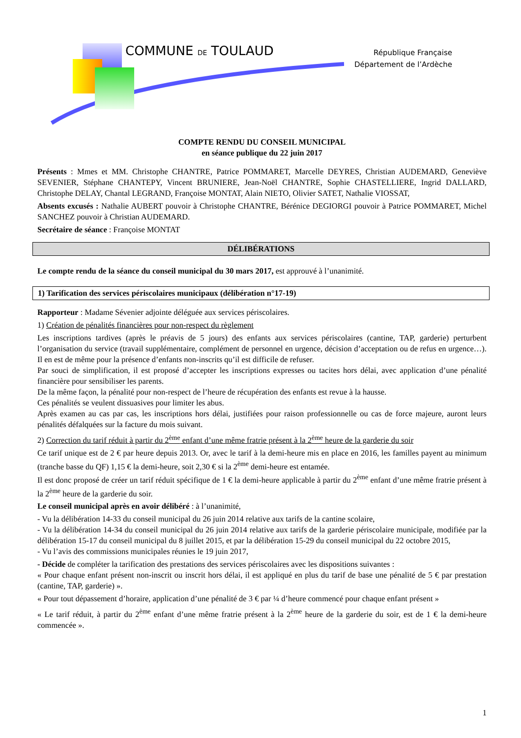COMMUNE DE TOULAUD
République Française
Département de l’Ardèche
COMPTE RENDU DU CONSEIL MUNICIPAL
en séance publique du 22 juin 2017
Présents : Mmes et MM. Christophe CHANTRE, Patrice POMMARET, Marcelle DEYRES, Christian AUDEMARD, Geneviève SEVENIER, Stéphane CHANTEPY, Vincent BRUNIERE, Jean-Noël CHANTRE, Sophie CHASTELLIERE, Ingrid DALLARD, Christophe DELAY, Chantal LEGRAND, Françoise MONTAT, Alain NIETO, Olivier SATET, Nathalie VIOSSAT,
Absents excusés : Nathalie AUBERT pouvoir à Christophe CHANTRE, Bérénice DEGIORGI pouvoir à Patrice POMMARET, Michel SANCHEZ pouvoir à Christian AUDEMARD.
Secrétaire de séance : Françoise MONTAT
DÉLIBÉRATIONS
Le compte rendu de la séance du conseil municipal du 30 mars 2017, est approuvé à l’unanimité.
1) Tarification des services périscolaires municipaux (délibération n°17-19)
Rapporteur : Madame Sévenier adjointe déléguée aux services périscolaires.
1) Création de pénalités financières pour non-respect du règlement
Les inscriptions tardives (après le préavis de 5 jours) des enfants aux services périscolaires (cantine, TAP, garderie) perturbent l’organisation du service (travail supplémentaire, complément de personnel en urgence, décision d’acceptation ou de refus en urgence…). Il en est de même pour la présence d’enfants non-inscrits qu’il est difficile de refuser.
Par souci de simplification, il est proposé d’accepter les inscriptions expresses ou tacites hors délai, avec application d’une pénalité financière pour sensibiliser les parents.
De la même façon, la pénalité pour non-respect de l’heure de récupération des enfants est revue à la hausse.
Ces pénalités se veulent dissuasives pour limiter les abus.
Après examen au cas par cas, les inscriptions hors délai, justifiées pour raison professionnelle ou cas de force majeure, auront leurs pénalités défalquées sur la facture du mois suivant.
2) Correction du tarif réduit à partir du 2<sup>ème</sup> enfant d’une même fratrie présent à la 2<sup>ème</sup> heure de la garderie du soir
Ce tarif unique est de 2 € par heure depuis 2013. Or, avec le tarif à la demi-heure mis en place en 2016, les familles payent au minimum (tranche basse du QF) 1,15 € la demi-heure, soit 2,30 € si la 2<sup>ème</sup> demi-heure est entamée.
Il est donc proposé de créer un tarif réduit spécifique de 1 € la demi-heure applicable à partir du 2<sup>ème</sup> enfant d’une même fratrie présent à la 2<sup>ème</sup> heure de la garderie du soir.
Le conseil municipal après en avoir délibéré : à l’unanimité,
- Vu la délibération 14-33 du conseil municipal du 26 juin 2014 relative aux tarifs de la cantine scolaire,
- Vu la délibération 14-34 du conseil municipal du 26 juin 2014 relative aux tarifs de la garderie périscolaire municipale, modifiée par la délibération 15-17 du conseil municipal du 8 juillet 2015, et par la délibération 15-29 du conseil municipal du 22 octobre 2015,
- Vu l’avis des commissions municipales réunies le 19 juin 2017,
- Décide de compléter la tarification des prestations des services périscolaires avec les dispositions suivantes :
« Pour chaque enfant présent non-inscrit ou inscrit hors délai, il est appliqué en plus du tarif de base une pénalité de 5 € par prestation (cantine, TAP, garderie) ».
« Pour tout dépassement d’horaire, application d’une pénalité de 3 € par ¼ d’heure commencé pour chaque enfant présent »
« Le tarif réduit, à partir du 2<sup>ème</sup> enfant d’une même fratrie présent à la 2<sup>ème</sup> heure de la garderie du soir, est de 1 € la demi-heure commencée ».
1